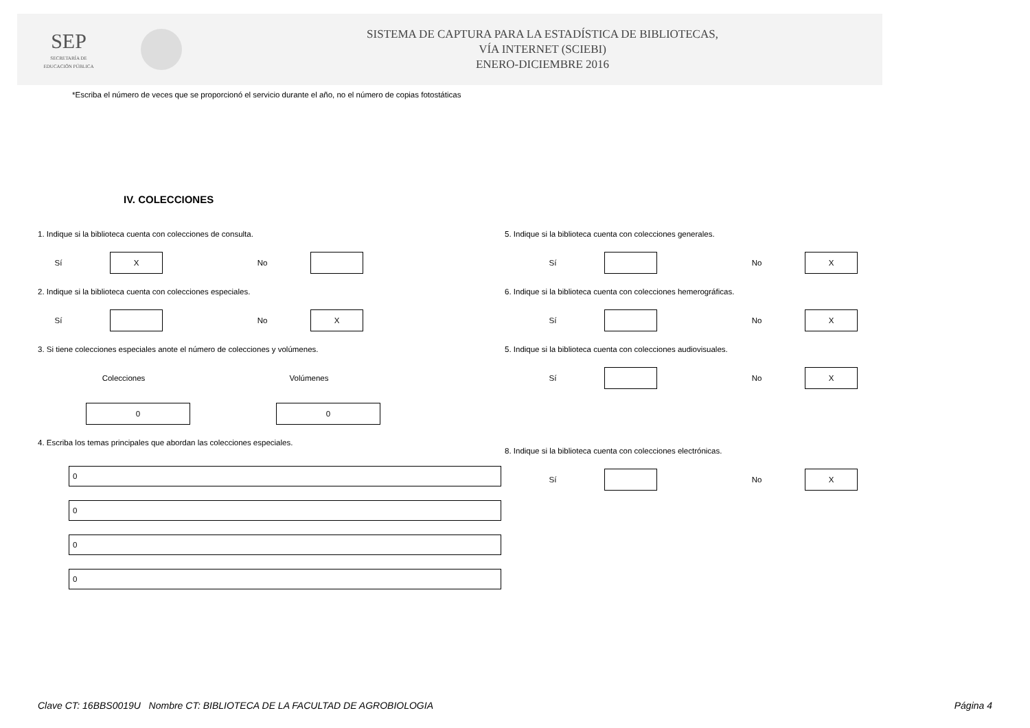SEP
SECRETARÍA DE
EDUCACIÓN PÚBLICA
SISTEMA DE CAPTURA PARA LA ESTADÍSTICA DE BIBLIOTECAS,
VÍA INTERNET (SCIEBI)
ENERO-DICIEMBRE 2016
*Escriba el número de veces que se proporcionó el servicio durante el año, no el número de copias fotostáticas
IV. COLECCIONES
1. Indique si la biblioteca cuenta con colecciones de consulta.
Sí
X
No
2. Indique si la biblioteca cuenta con colecciones especiales.
Sí No
X
3. Si tiene colecciones especiales anote el número de colecciones y volúmenes.
Colecciones Volúmenes
0 0
4. Escriba los temas principales que abordan las colecciones especiales.
0
0
0
0
5. Indique si la biblioteca cuenta con colecciones generales.
Sí No
X
6. Indique si la biblioteca cuenta con colecciones hemerográficas.
Sí No
X
5. Indique si la biblioteca cuenta con colecciones audiovisuales.
Sí No
X
8. Indique si la biblioteca cuenta con colecciones electrónicas.
Sí No
X
Clave CT: 16BBS0019U Nombre CT: BIBLIOTECA DE LA FACULTAD DE AGROBIOLOGIA Página 4